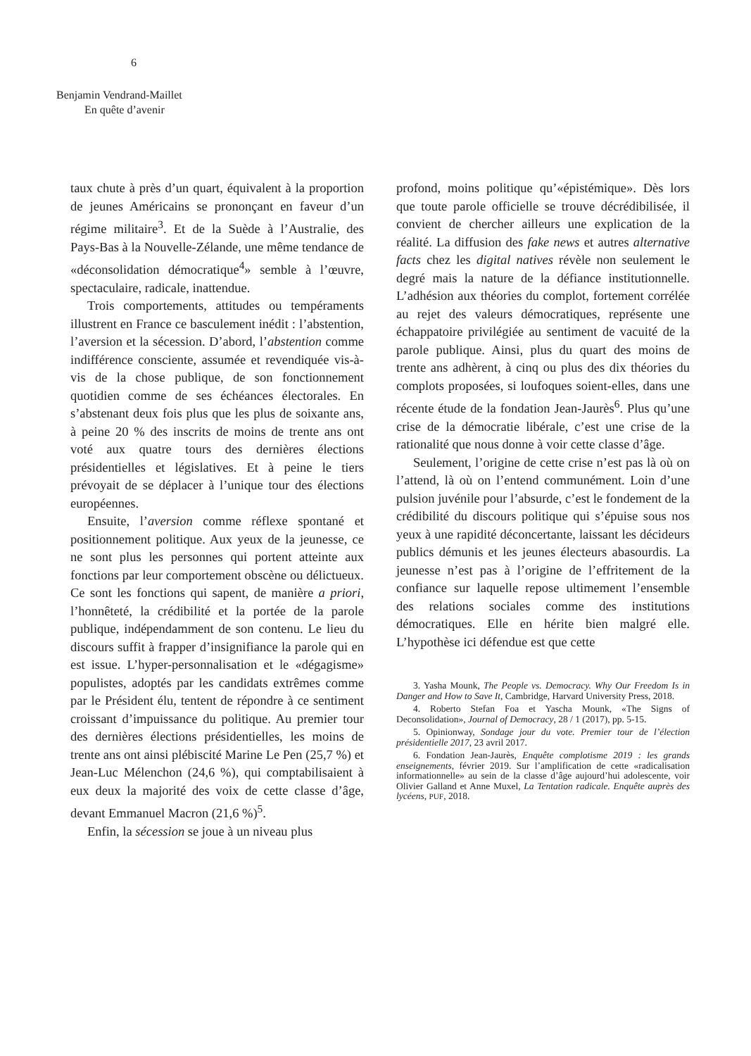6
Benjamin Vendrand-Maillet
En quête d’avenir
taux chute à près d’un quart, équivalent à la proportion de jeunes Américains se prononçant en faveur d’un régime militaire<sup>3</sup>. Et de la Suède à l’Australie, des Pays-Bas à la Nouvelle-Zélande, une même tendance de «déconsolidation démocratique<sup>4</sup>» semble à l’œuvre, spectaculaire, radicale, inattendue.
Trois comportements, attitudes ou tempéraments illustrent en France ce basculement inédit : l’abstention, l’aversion et la sécession. D’abord, l’abstention comme indifférence consciente, assumée et revendiquée vis-à-vis de la chose publique, de son fonctionnement quotidien comme de ses échéances électorales. En s’abstenant deux fois plus que les plus de soixante ans, à peine 20 % des inscrits de moins de trente ans ont voté aux quatre tours des dernières élections présidentielles et législatives. Et à peine le tiers prévoyait de se déplacer à l’unique tour des élections européennes.
Ensuite, l’aversion comme réflexe spontané et positionnement politique. Aux yeux de la jeunesse, ce ne sont plus les personnes qui portent atteinte aux fonctions par leur comportement obscène ou délictueux. Ce sont les fonctions qui sapent, de manière a priori, l’honnêteté, la crédibilité et la portée de la parole publique, indépendamment de son contenu. Le lieu du discours suffit à frapper d’insignifiance la parole qui en est issue. L’hyper-personnalisation et le «dégagisme» populistes, adoptés par les candidats extrêmes comme par le Président élu, tentent de répondre à ce sentiment croissant d’impuissance du politique. Au premier tour des dernières élections présidentielles, les moins de trente ans ont ainsi plébiscité Marine Le Pen (25,7 %) et Jean-Luc Mélenchon (24,6 %), qui comptabilisaient à eux deux la majorité des voix de cette classe d’âge, devant Emmanuel Macron (21,6 %)<sup>5</sup>.
Enfin, la sécession se joue à un niveau plus
profond, moins politique qu’«épistémique». Dès lors que toute parole officielle se trouve décrédibilisée, il convient de chercher ailleurs une explication de la réalité. La diffusion des fake news et autres alternative facts chez les digital natives révèle non seulement le degré mais la nature de la défiance institutionnelle. L’adhésion aux théories du complot, fortement corrélée au rejet des valeurs démocratiques, représente une échappatoire privilégiée au sentiment de vacuité de la parole publique. Ainsi, plus du quart des moins de trente ans adhèrent, à cinq ou plus des dix théories du complots proposées, si loufoques soient-elles, dans une récente étude de la fondation Jean-Jaurès<sup>6</sup>. Plus qu’une crise de la démocratie libérale, c’est une crise de la rationalité que nous donne à voir cette classe d’âge.
Seulement, l’origine de cette crise n’est pas là où on l’attend, là où on l’entend communément. Loin d’une pulsion juvénile pour l’absurde, c’est le fondement de la crédibilité du discours politique qui s’épuise sous nos yeux à une rapidité déconcertante, laissant les décideurs publics démunis et les jeunes électeurs abasourdis. La jeunesse n’est pas à l’origine de l’effritement de la confiance sur laquelle repose ultimement l’ensemble des relations sociales comme des institutions démocratiques. Elle en hérite bien malgré elle. L’hypothèse ici défendue est que cette
3. Yasha Mounk, The People vs. Democracy. Why Our Freedom Is in Danger and How to Save It, Cambridge, Harvard University Press, 2018.
4. Roberto Stefan Foa et Yascha Mounk, «The Signs of Deconsolidation», Journal of Democracy, 28 / 1 (2017), pp. 5-15.
5. Opinionway, Sondage jour du vote. Premier tour de l’élection présidentielle 2017, 23 avril 2017.
6. Fondation Jean-Jaurès, Enquête complotisme 2019 : les grands enseignements, février 2019. Sur l’amplification de cette «radicalisation informationnelle» au sein de la classe d’âge aujourd’hui adolescente, voir Olivier Galland et Anne Muxel, La Tentation radicale. Enquête auprès des lycéens, PUF, 2018.